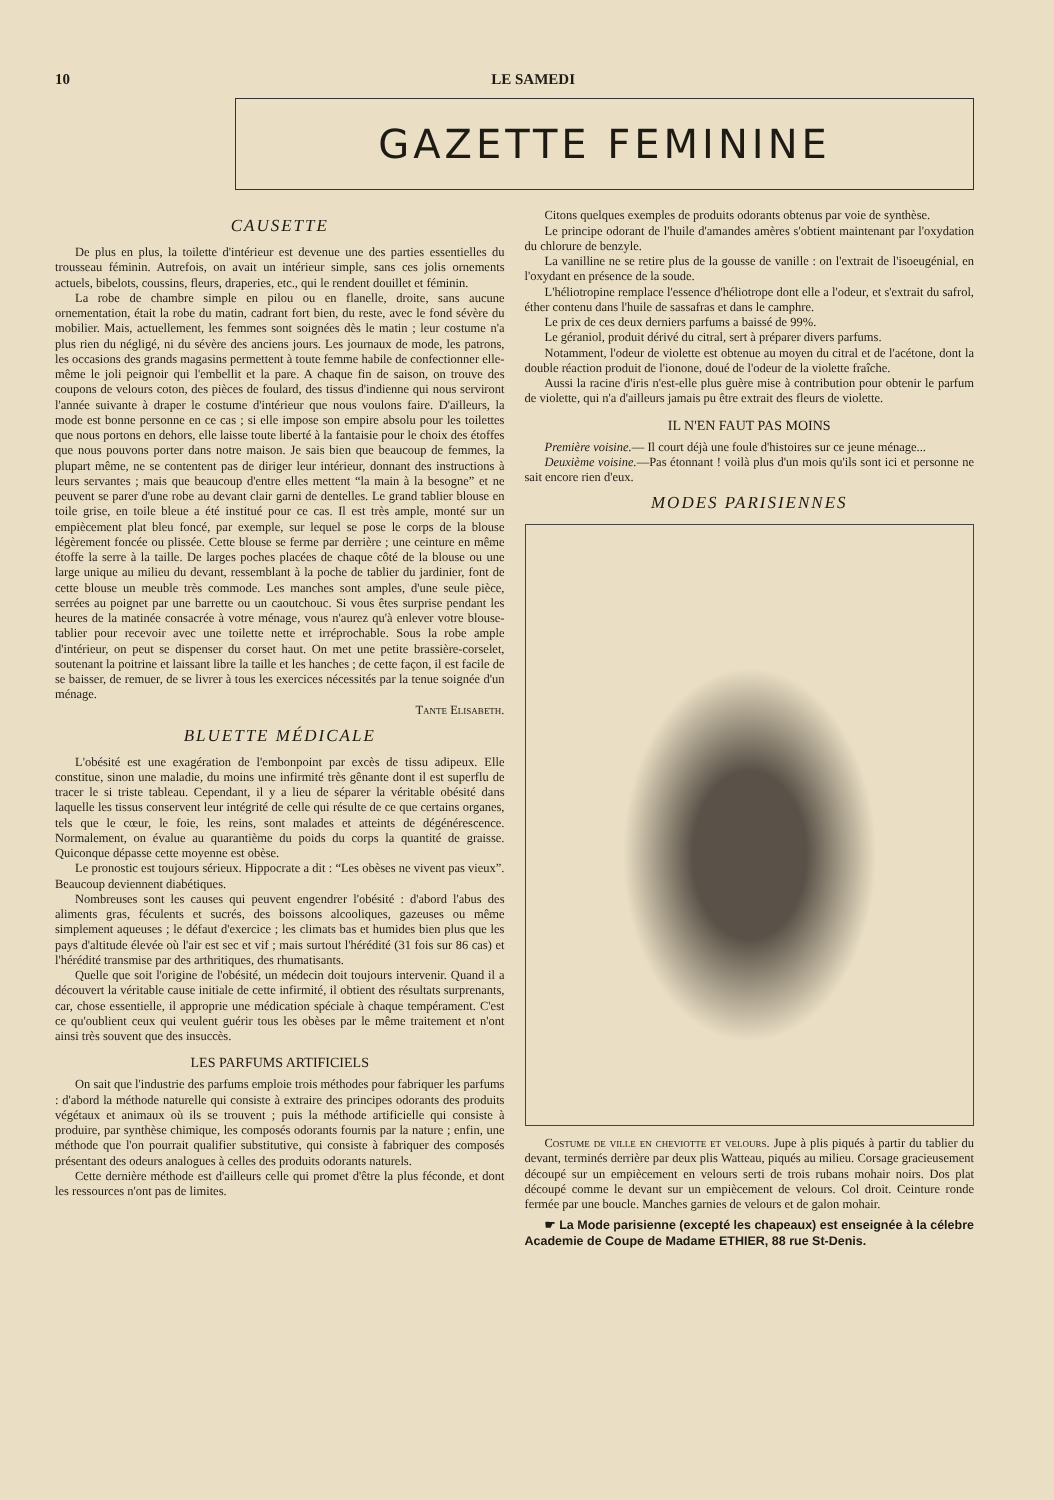10 LE SAMEDI
GAZETTE FEMININE
CAUSETTE
De plus en plus, la toilette d'intérieur est devenue une des parties essentielles du trousseau féminin. Autrefois, on avait un intérieur simple, sans ces jolis ornements actuels, bibelots, coussins, fleurs, draperies, etc., qui le rendent douillet et féminin.
La robe de chambre simple en pilou ou en flanelle, droite, sans aucune ornementation, était la robe du matin, cadrant fort bien, du reste, avec le fond sévère du mobilier. Mais, actuellement, les femmes sont soignées dès le matin ; leur costume n'a plus rien du négligé, ni du sévère des anciens jours. Les journaux de mode, les patrons, les occasions des grands magasins permettent à toute femme habile de confectionner elle-même le joli peignoir qui l'embellit et la pare. A chaque fin de saison, on trouve des coupons de velours coton, des pièces de foulard, des tissus d'indienne qui nous serviront l'année suivante à draper le costume d'intérieur que nous voulons faire. D'ailleurs, la mode est bonne personne en ce cas ; si elle impose son empire absolu pour les toilettes que nous portons en dehors, elle laisse toute liberté à la fantaisie pour le choix des étoffes que nous pouvons porter dans notre maison. Je sais bien que beaucoup de femmes, la plupart même, ne se contentent pas de diriger leur intérieur, donnant des instructions à leurs servantes ; mais que beaucoup d'entre elles mettent “la main à la besogne” et ne peuvent se parer d'une robe au devant clair garni de dentelles. Le grand tablier blouse en toile grise, en toile bleue a été institué pour ce cas. Il est très ample, monté sur un empiècement plat bleu foncé, par exemple, sur lequel se pose le corps de la blouse légèrement foncée ou plissée. Cette blouse se ferme par derrière ; une ceinture en même étoffe la serre à la taille. De larges poches placées de chaque côté de la blouse ou une large unique au milieu du devant, ressemblant à la poche de tablier du jardinier, font de cette blouse un meuble très commode. Les manches sont amples, d'une seule pièce, serrées au poignet par une barrette ou un caoutchouc. Si vous êtes surprise pendant les heures de la matinée consacrée à votre ménage, vous n'aurez qu'à enlever votre blouse-tablier pour recevoir avec une toilette nette et irréprochable. Sous la robe ample d'intérieur, on peut se dispenser du corset haut. On met une petite brassière-corselet, soutenant la poitrine et laissant libre la taille et les hanches ; de cette façon, il est facile de se baisser, de remuer, de se livrer à tous les exercices nécessités par la tenue soignée d'un ménage.
Tante Elisabeth.
BLUETTE MÉDICALE
L'obésité est une exagération de l'embonpoint par excès de tissu adipeux. Elle constitue, sinon une maladie, du moins une infirmité très gênante dont il est superflu de tracer le si triste tableau. Cependant, il y a lieu de séparer la véritable obésité dans laquelle les tissus conservent leur intégrité de celle qui résulte de ce que certains organes, tels que le cœur, le foie, les reins, sont malades et atteints de dégénérescence. Normalement, on évalue au quarantième du poids du corps la quantité de graisse. Quiconque dépasse cette moyenne est obèse.
Le pronostic est toujours sérieux. Hippocrate a dit : “Les obèses ne vivent pas vieux”. Beaucoup deviennent diabétiques.
Nombreuses sont les causes qui peuvent engendrer l'obésité : d'abord l'abus des aliments gras, féculents et sucrés, des boissons alcooliques, gazeuses ou même simplement aqueuses ; le défaut d'exercice ; les climats bas et humides bien plus que les pays d'altitude élevée où l'air est sec et vif ; mais surtout l'hérédité (31 fois sur 86 cas) et l'hérédité transmise par des arthritiques, des rhumatisants.
Quelle que soit l'origine de l'obésité, un médecin doit toujours intervenir. Quand il a découvert la véritable cause initiale de cette infirmité, il obtient des résultats surprenants, car, chose essentielle, il approprie une médication spéciale à chaque tempérament. C'est ce qu'oublient ceux qui veulent guérir tous les obèses par le même traitement et n'ont ainsi très souvent que des insuccès.
LES PARFUMS ARTIFICIELS
On sait que l'industrie des parfums emploie trois méthodes pour fabriquer les parfums : d'abord la méthode naturelle qui consiste à extraire des principes odorants des produits végétaux et animaux où ils se trouvent ; puis la méthode artificielle qui consiste à produire, par synthèse chimique, les composés odorants fournis par la nature ; enfin, une méthode que l'on pourrait qualifier substitutive, qui consiste à fabriquer des composés présentant des odeurs analogues à celles des produits odorants naturels.
Cette dernière méthode est d'ailleurs celle qui promet d'être la plus féconde, et dont les ressources n'ont pas de limites.
Citons quelques exemples de produits odorants obtenus par voie de synthèse.
Le principe odorant de l'huile d'amandes amères s'obtient maintenant par l'oxydation du chlorure de benzyle.
La vanilline ne se retire plus de la gousse de vanille : on l'extrait de l'isoeugénial, en l'oxydant en présence de la soude.
L'héliotropine remplace l'essence d'héliotrope dont elle a l'odeur, et s'extrait du safrol, éther contenu dans l'huile de sassafras et dans le camphre.
Le prix de ces deux derniers parfums a baissé de 99%.
Le géraniol, produit dérivé du citral, sert à préparer divers parfums.
Notamment, l'odeur de violette est obtenue au moyen du citral et de l'acétone, dont la double réaction produit de l'ionone, doué de l'odeur de la violette fraîche.
Aussi la racine d'iris n'est-elle plus guère mise à contribution pour obtenir le parfum de violette, qui n'a d'ailleurs jamais pu être extrait des fleurs de violette.
IL N'EN FAUT PAS MOINS
Première voisine.— Il court déjà une foule d'histoires sur ce jeune ménage...
Deuxième voisine.—Pas étonnant ! voilà plus d'un mois qu'ils sont ici et personne ne sait encore rien d'eux.
MODES PARISIENNES
Costume de ville en cheviotte et velours. Jupe à plis piqués à partir du tablier du devant, terminés derrière par deux plis Watteau, piqués au milieu. Corsage gracieusement découpé sur un empiècement en velours serti de trois rubans mohair noirs. Dos plat découpé comme le devant sur un empiècement de velours. Col droit. Ceinture ronde fermée par une boucle. Manches garnies de velours et de galon mohair.
☛ La Mode parisienne (excepté les chapeaux) est enseignée à la célebre Academie de Coupe de Madame ETHIER, 88 rue St-Denis.